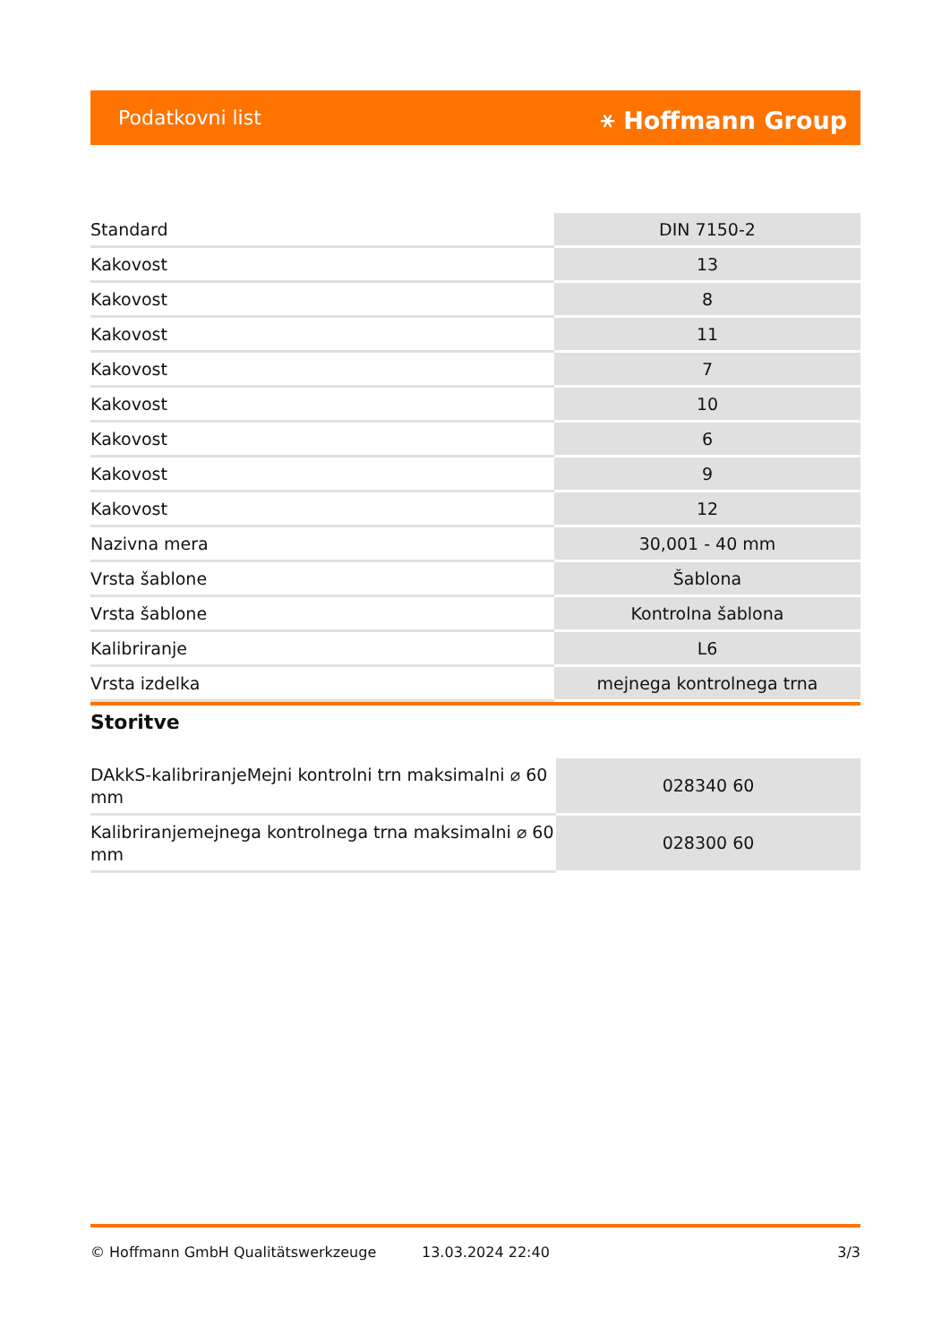Podatkovni list ⚹ Hoffmann Group
| Standard | DIN 7150-2 |
| Kakovost | 13 |
| Kakovost | 8 |
| Kakovost | 11 |
| Kakovost | 7 |
| Kakovost | 10 |
| Kakovost | 6 |
| Kakovost | 9 |
| Kakovost | 12 |
| Nazivna mera | 30,001 - 40 mm |
| Vrsta šablone | Šablona |
| Vrsta šablone | Kontrolna šablona |
| Kalibriranje | L6 |
| Vrsta izdelka | mejnega kontrolnega trna |
Storitve
| DAkkS-kalibriranjeMejni kontrolni trn maksimalni ⌀ 60 mm | 028340 60 |
| Kalibriranjemejnega kontrolnega trna maksimalni ⌀ 60 mm | 028300 60 |
© Hoffmann GmbH Qualitätswerkzeuge 13.03.2024 22:40 3/3